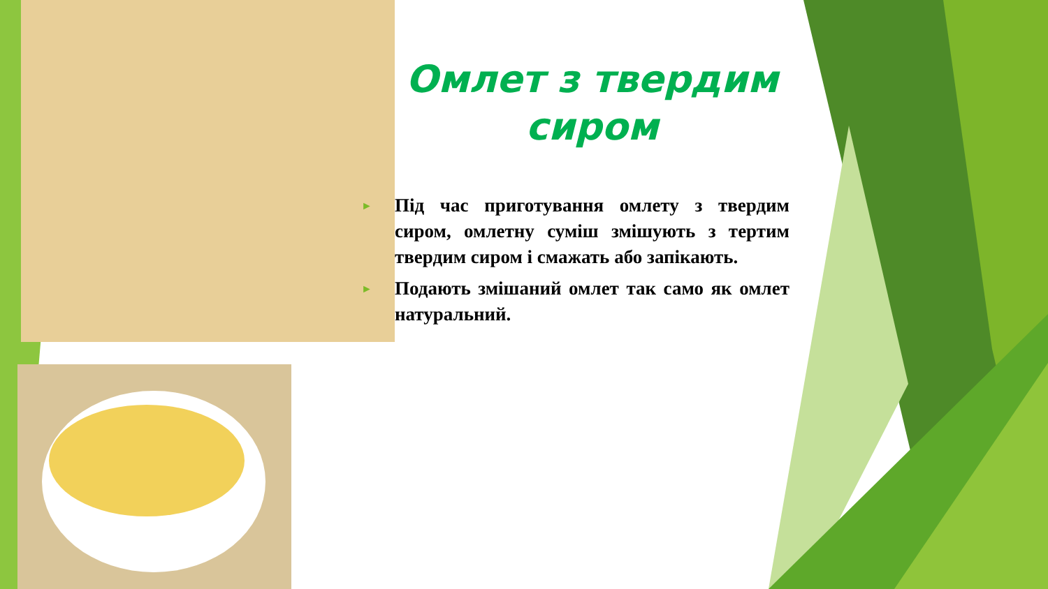Омлет з твердим сиром
► Під час приготування омлету з твердим сиром, омлетну суміш змішують з тертим твердим сиром і смажать або запікають.
► Подають змішаний омлет так само як омлет натуральний.